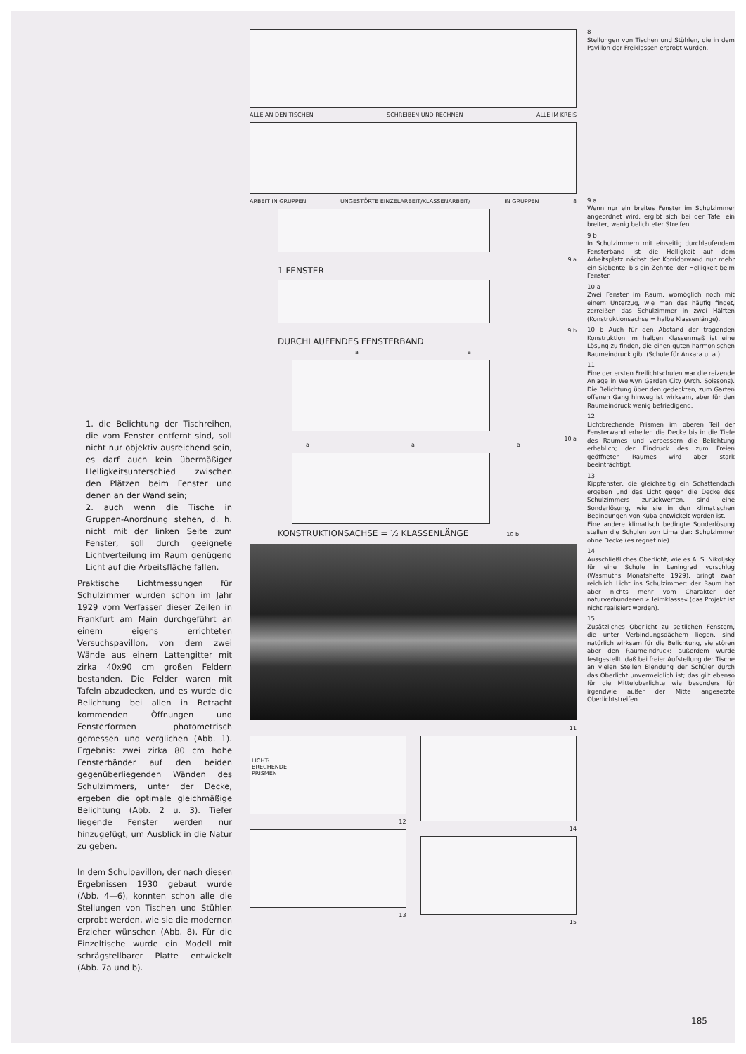1. die Belichtung der Tischreihen, die vom Fenster entfernt sind, soll nicht nur objektiv ausreichend sein, es darf auch kein übermäßiger Helligkeitsunterschied zwischen den Plätzen beim Fenster und denen an der Wand sein;
2. auch wenn die Tische in Gruppen-Anordnung stehen, d. h. nicht mit der linken Seite zum Fenster, soll durch geeignete Lichtverteilung im Raum genügend Licht auf die Arbeitsfläche fallen.
Praktische Lichtmessungen für Schulzimmer wurden schon im Jahr 1929 vom Verfasser dieser Zeilen in Frankfurt am Main durchgeführt an einem eigens errichteten Versuchspavillon, von dem zwei Wände aus einem Lattengitter mit zirka 40x90 cm großen Feldern bestanden. Die Felder waren mit Tafeln abzudecken, und es wurde die Belichtung bei allen in Betracht kommenden Öffnungen und Fensterformen photometrisch gemessen und verglichen (Abb. 1). Ergebnis: zwei zirka 80 cm hohe Fensterbänder auf den beiden gegenüberliegenden Wänden des Schulzimmers, unter der Decke, ergeben die optimale gleichmäßige Belichtung (Abb. 2 u. 3). Tiefer liegende Fenster werden nur hinzugefügt, um Ausblick in die Natur zu geben.
In dem Schulpavillon, der nach diesen Ergebnissen 1930 gebaut wurde (Abb. 4—6), konnten schon alle die Stellungen von Tischen und Stühlen erprobt werden, wie sie die modernen Erzieher wünschen (Abb. 8). Für die Einzeltische wurde ein Modell mit schrägstellbarer Platte entwickelt (Abb. 7a und b).
ALLE AN DEN TISCHEN SCHREIBEN UND RECHNEN ALLE IM KREIS
ARBEIT IN GRUPPEN UNGESTÖRTE EINZELARBEIT/KLASSENARBEIT/ IN GRUPPEN 8
9 a
1 FENSTER
9 b
DURCHLAUFENDES FENSTERBAND
a a
10 a
a a a
KONSTRUKTIONSACHSE = ½ KLASSENLÄNGE 10 b
11
LICHT-
BRECHENDE
PRISMEN
12
13
14
15
8
Stellungen von Tischen und Stühlen, die in dem Pavillon der Freiklassen erprobt wurden.
9 a
Wenn nur ein breites Fenster im Schulzimmer angeordnet wird, ergibt sich bei der Tafel ein breiter, wenig belichteter Streifen.
9 b
In Schulzimmern mit einseitig durchlaufendem Fensterband ist die Helligkeit auf dem Arbeitsplatz nächst der Korridorwand nur mehr ein Siebentel bis ein Zehntel der Helligkeit beim Fenster.
10 a
Zwei Fenster im Raum, womöglich noch mit einem Unterzug, wie man das häufig findet, zerreißen das Schulzimmer in zwei Hälften (Konstruktionsachse = halbe Klassenlänge).
10 b Auch für den Abstand der tragenden Konstruktion im halben Klassenmaß ist eine Lösung zu finden, die einen guten harmonischen Raumeindruck gibt (Schule für Ankara u. a.).
11
Eine der ersten Freilichtschulen war die reizende Anlage in Welwyn Garden City (Arch. Soissons). Die Belichtung über den gedeckten, zum Garten offenen Gang hinweg ist wirksam, aber für den Raumeindruck wenig befriedigend.
12
Lichtbrechende Prismen im oberen Teil der Fensterwand erhellen die Decke bis in die Tiefe des Raumes und verbessern die Belichtung erheblich; der Eindruck des zum Freien geöffneten Raumes wird aber stark beeinträchtigt.
13
Kippfenster, die gleichzeitig ein Schattendach ergeben und das Licht gegen die Decke des Schulzimmers zurückwerfen, sind eine Sonderlösung, wie sie in den klimatischen Bedingungen von Kuba entwickelt worden ist.
Eine andere klimatisch bedingte Sonderlösung stellen die Schulen von Lima dar: Schulzimmer ohne Decke (es regnet nie).
14
Ausschließliches Oberlicht, wie es A. S. Nikoljsky für eine Schule in Leningrad vorschlug (Wasmuths Monatshefte 1929), bringt zwar reichlich Licht ins Schulzimmer; der Raum hat aber nichts mehr vom Charakter der naturverbundenen »Heimklasse« (das Projekt ist nicht realisiert worden).
15
Zusätzliches Oberlicht zu seitlichen Fenstern, die unter Verbindungsdächern liegen, sind natürlich wirksam für die Belichtung, sie stören aber den Raumeindruck; außerdem wurde festgestellt, daß bei freier Aufstellung der Tische an vielen Stellen Blendung der Schüler durch das Oberlicht unvermeidlich ist; das gilt ebenso für die Mitteloberlichte wie besonders für irgendwie außer der Mitte angesetzte Oberlichtstreifen.
185